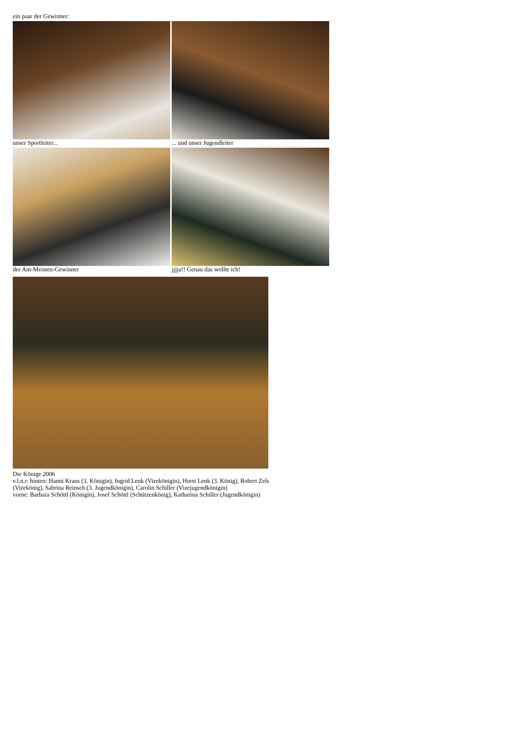ein paar der Gewinner:
unser Sportleiter... ... und unser Jugendleiter
der Am-Meisten-Gewinner jjjja!! Genau das wollte ich!
Die Könige 2006
v.l.n.r: hinten: Hanni Kraus (3. Königin), Ingrid Lenk (Vizekönigin), Horst Lenk (3. König), Robert Zels (Vizekönig), Sabrina Reinsch (3. Jugendkönigin), Carolin Schiller (Vizejugendkönigin)
vorne: Barbara Schöttl (Königin), Josef Schöttl (Schützenkönig), Katharina Schiller (Jugendkönigin)